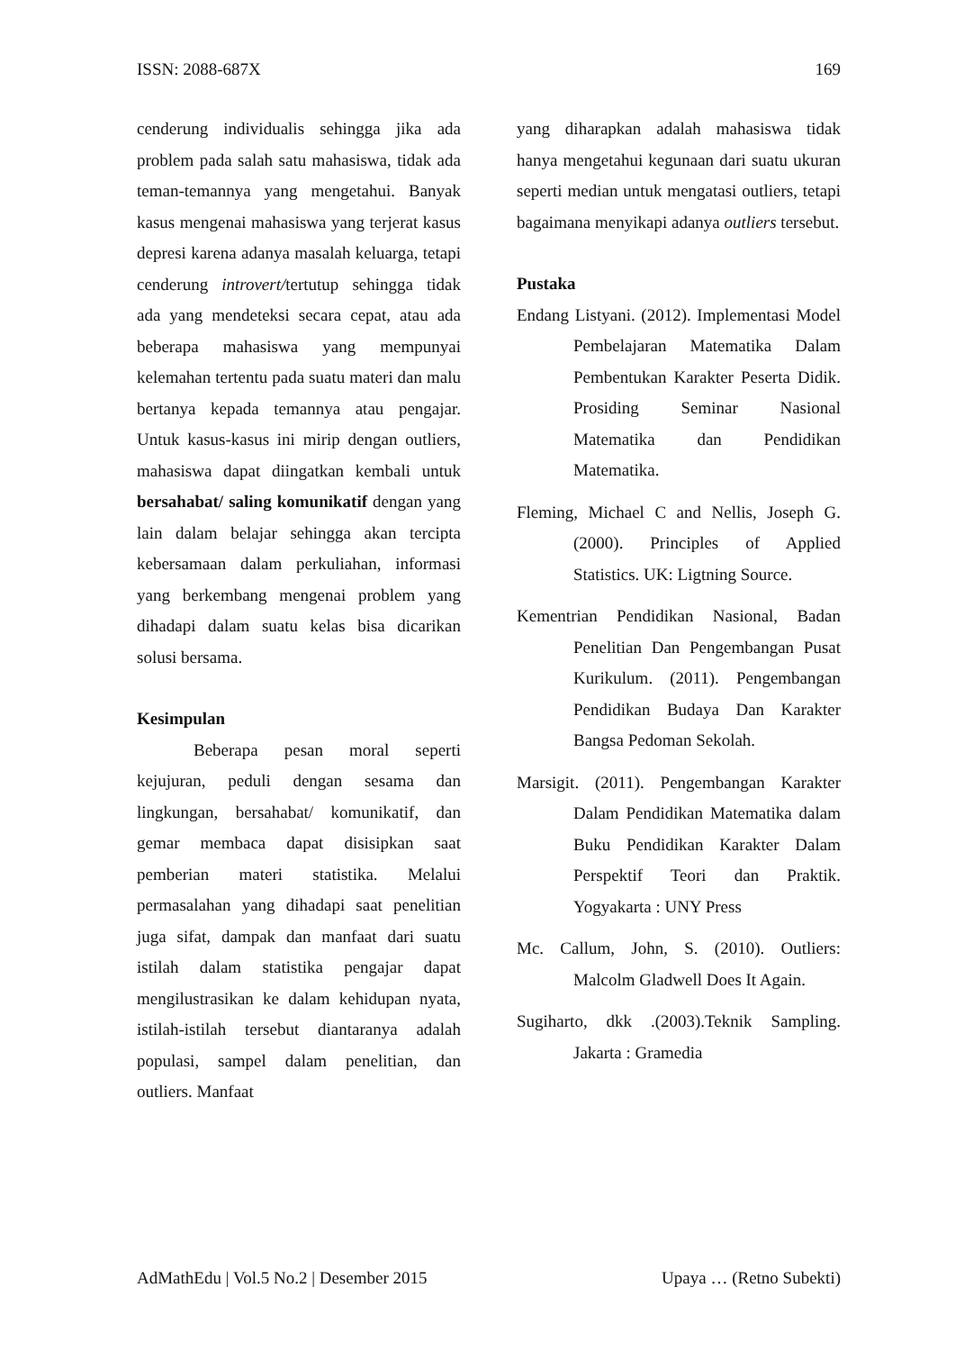ISSN: 2088-687X 169
cenderung individualis sehingga jika ada problem pada salah satu mahasiswa, tidak ada teman-temannya yang mengetahui. Banyak kasus mengenai mahasiswa yang terjerat kasus depresi karena adanya masalah keluarga, tetapi cenderung introvert/tertutup sehingga tidak ada yang mendeteksi secara cepat, atau ada beberapa mahasiswa yang mempunyai kelemahan tertentu pada suatu materi dan malu bertanya kepada temannya atau pengajar. Untuk kasus-kasus ini mirip dengan outliers, mahasiswa dapat diingatkan kembali untuk bersahabat/ saling komunikatif dengan yang lain dalam belajar sehingga akan tercipta kebersamaan dalam perkuliahan, informasi yang berkembang mengenai problem yang dihadapi dalam suatu kelas bisa dicarikan solusi bersama.
Kesimpulan
Beberapa pesan moral seperti kejujuran, peduli dengan sesama dan lingkungan, bersahabat/ komunikatif, dan gemar membaca dapat disisipkan saat pemberian materi statistika. Melalui permasalahan yang dihadapi saat penelitian juga sifat, dampak dan manfaat dari suatu istilah dalam statistika pengajar dapat mengilustrasikan ke dalam kehidupan nyata, istilah-istilah tersebut diantaranya adalah populasi, sampel dalam penelitian, dan outliers. Manfaat
yang diharapkan adalah mahasiswa tidak hanya mengetahui kegunaan dari suatu ukuran seperti median untuk mengatasi outliers, tetapi bagaimana menyikapi adanya outliers tersebut.
Pustaka
Endang Listyani. (2012). Implementasi Model Pembelajaran Matematika Dalam Pembentukan Karakter Peserta Didik. Prosiding Seminar Nasional Matematika dan Pendidikan Matematika.
Fleming, Michael C and Nellis, Joseph G. (2000). Principles of Applied Statistics. UK: Ligtning Source.
Kementrian Pendidikan Nasional, Badan Penelitian Dan Pengembangan Pusat Kurikulum. (2011). Pengembangan Pendidikan Budaya Dan Karakter Bangsa Pedoman Sekolah.
Marsigit. (2011). Pengembangan Karakter Dalam Pendidikan Matematika dalam Buku Pendidikan Karakter Dalam Perspektif Teori dan Praktik. Yogyakarta : UNY Press
Mc. Callum, John, S. (2010). Outliers: Malcolm Gladwell Does It Again.
Sugiharto, dkk .(2003).Teknik Sampling. Jakarta : Gramedia
AdMathEdu | Vol.5 No.2 | Desember 2015 Upaya … (Retno Subekti)